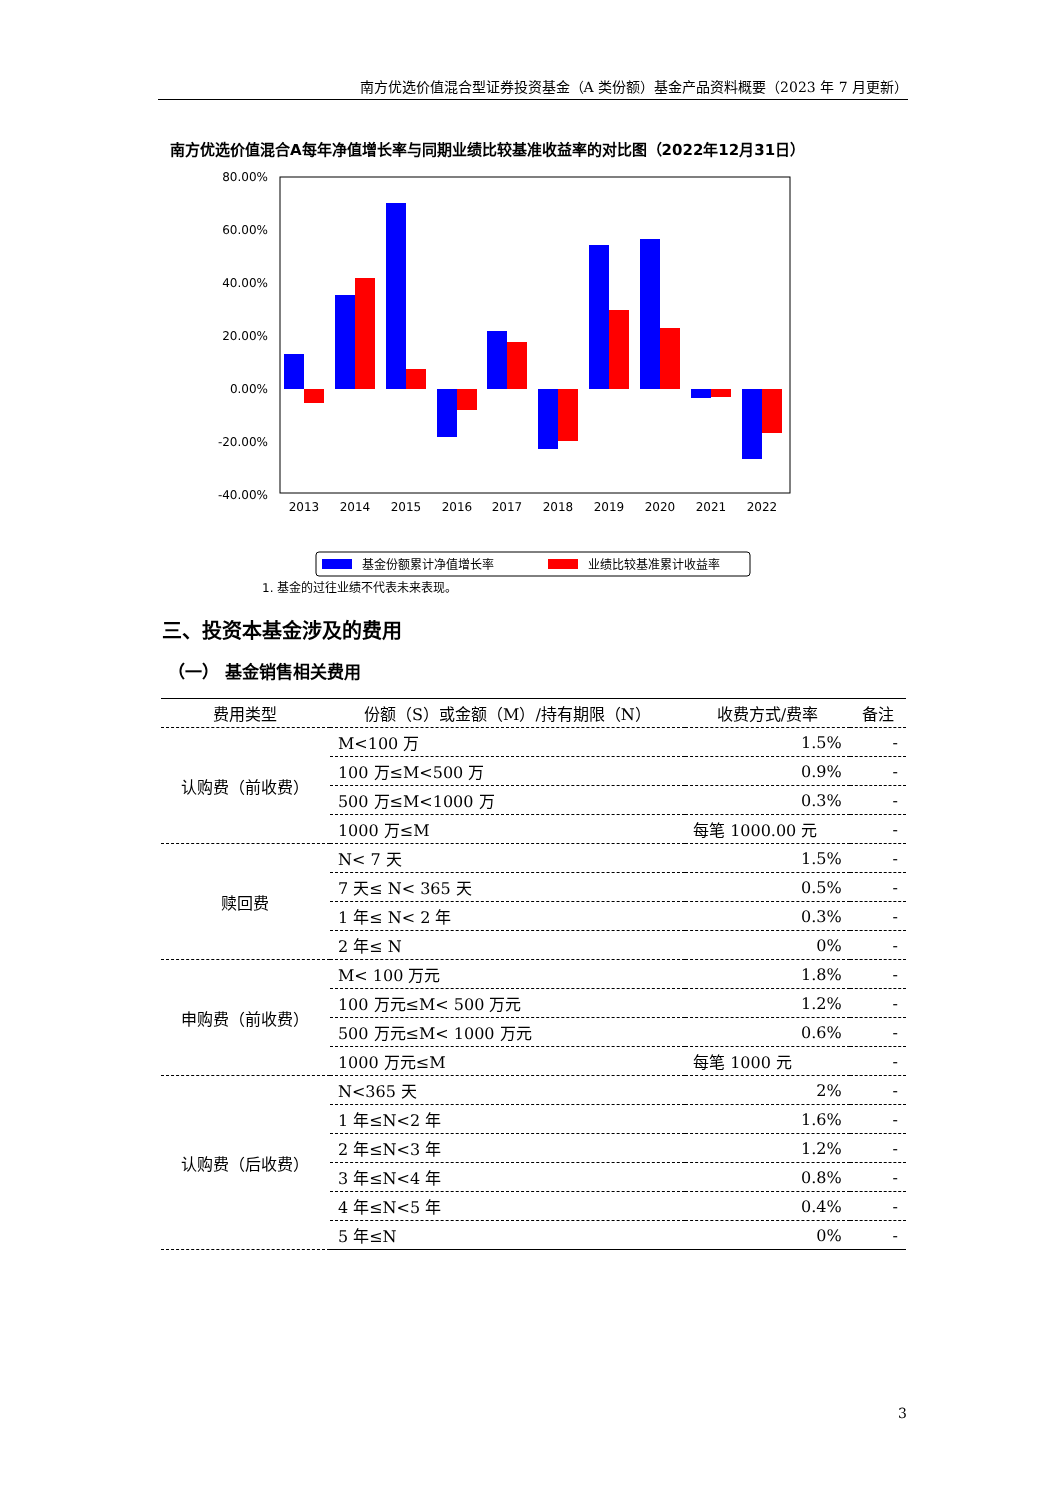南方优选价值混合型证券投资基金（A 类份额）基金产品资料概要（2023 年 7 月更新）
南方优选价值混合A每年净值增长率与同期业绩比较基准收益率的对比图（2022年12月31日）
80.00%
60.00%
40.00%
20.00%
0.00%
-20.00%
-40.00%
2013
2014
2015
2016
2017
2018
2019
2020
2021
2022
基金份额累计净值增长率
业绩比较基准累计收益率
1. 基金的过往业绩不代表未来表现。
三、投资本基金涉及的费用
（一） 基金销售相关费用
| 费用类型 | 份额（S）或金额（M）/持有期限（N） | 收费方式/费率 | 备注 |
| --- | --- | --- | --- |
| 认购费（前收费） | M<100 万 | 1.5% | - |
| | 100 万≤M<500 万 | 0.9% | - |
| | 500 万≤M<1000 万 | 0.3% | - |
| | 1000 万≤M | 每笔 1000.00 元 | - |
| 赎回费 | N< 7 天 | 1.5% | - |
| | 7 天≤ N< 365 天 | 0.5% | - |
| | 1 年≤ N< 2 年 | 0.3% | - |
| | 2 年≤ N | 0% | - |
| 申购费（前收费） | M< 100 万元 | 1.8% | - |
| | 100 万元≤M< 500 万元 | 1.2% | - |
| | 500 万元≤M< 1000 万元 | 0.6% | - |
| | 1000 万元≤M | 每笔 1000 元 | - |
| 认购费（后收费） | N<365 天 | 2% | - |
| | 1 年≤N<2 年 | 1.6% | - |
| | 2 年≤N<3 年 | 1.2% | - |
| | 3 年≤N<4 年 | 0.8% | - |
| | 4 年≤N<5 年 | 0.4% | - |
| | 5 年≤N | 0% | - |
3